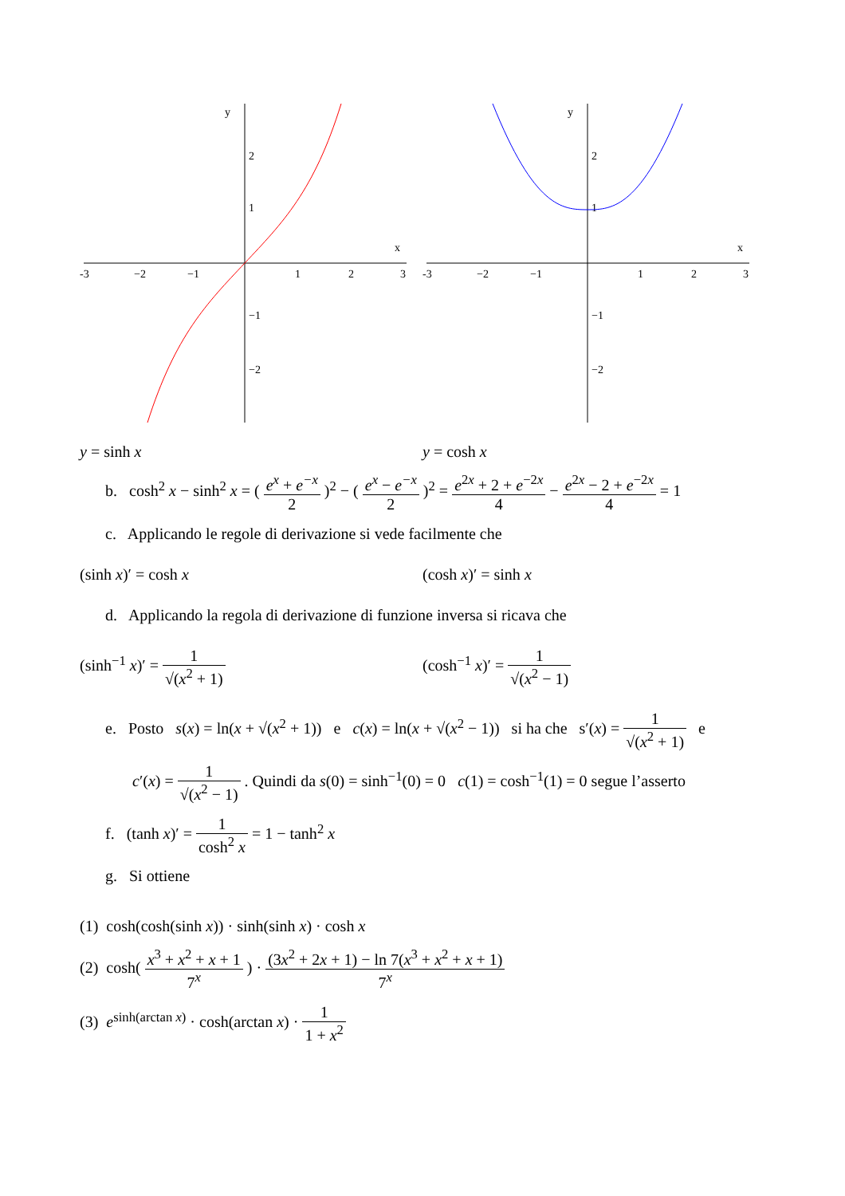-3
−2
−1
1
2
3
x
y
2
1
−1
−2
-3
−2
−1
1
2
3
x
y
2
1
−1
−2
y = sinh x y = cosh x
b. cosh<sup>2</sup> x − sinh<sup>2</sup> x = ( e<sup>x</sup> + e<sup>−x</sup> 2 )<sup>2</sup> − ( e<sup>x</sup> − e<sup>−x</sup> 2 )<sup>2</sup> = e<sup>2x</sup> + 2 + e<sup>−2x</sup> 4 − e<sup>2x</sup> − 2 + e<sup>−2x</sup> 4 = 1
c. Applicando le regole di derivazione si vede facilmente che
(sinh x)′ = cosh x (cosh x)′ = sinh x
d. Applicando la regola di derivazione di funzione inversa si ricava che
(sinh<sup>−1</sup> x)′ = 1 √(x<sup>2</sup> + 1) (cosh<sup>−1</sup> x)′ = 1 √(x<sup>2</sup> − 1)
e. Posto s(x) = ln(x + √(x<sup>2</sup> + 1)) e c(x) = ln(x + √(x<sup>2</sup> − 1)) si ha che s′(x) = 1 √(x<sup>2</sup> + 1) e
c′(x) = 1 √(x<sup>2</sup> − 1) . Quindi da s(0) = sinh<sup>−1</sup>(0) = 0 c(1) = cosh<sup>−1</sup>(1) = 0 segue l’asserto
f. (tanh x)′ = 1 cosh<sup>2</sup> x = 1 − tanh<sup>2</sup> x
g. Si ottiene
(1) cosh(cosh(sinh x)) · sinh(sinh x) · cosh x
(2) cosh( x<sup>3</sup> + x<sup>2</sup> + x + 1 7<sup>x</sup> ) · (3x<sup>2</sup> + 2x + 1) − ln 7(x<sup>3</sup> + x<sup>2</sup> + x + 1) 7<sup>x</sup>
(3) e<sup>sinh(arctan x)</sup> · cosh(arctan x) · 1 1 + x<sup>2</sup>